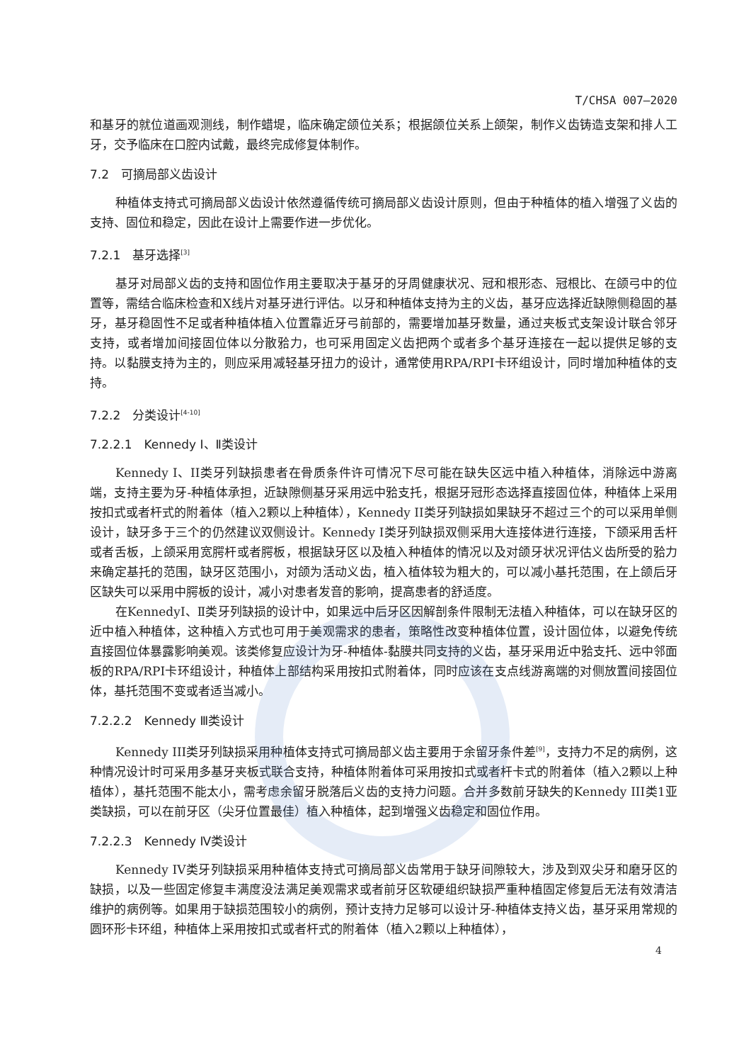T/CHSA 007—2020
和基牙的就位道画观测线，制作蜡堤，临床确定颌位关系；根据颌位关系上颌架，制作义齿铸造支架和排人工牙，交予临床在口腔内试戴，最终完成修复体制作。
7.2　可摘局部义齿设计
种植体支持式可摘局部义齿设计依然遵循传统可摘局部义齿设计原则，但由于种植体的植入增强了义齿的支持、固位和稳定，因此在设计上需要作进一步优化。
7.2.1　基牙选择<sup>[3]</sup>
基牙对局部义齿的支持和固位作用主要取决于基牙的牙周健康状况、冠和根形态、冠根比、在颌弓中的位置等，需结合临床检查和X线片对基牙进行评估。以牙和种植体支持为主的义齿，基牙应选择近缺隙侧稳固的基牙，基牙稳固性不足或者种植体植入位置靠近牙弓前部的，需要增加基牙数量，通过夹板式支架设计联合邻牙支持，或者增加间接固位体以分散𬌗力，也可采用固定义齿把两个或者多个基牙连接在一起以提供足够的支持。以黏膜支持为主的，则应采用减轻基牙扭力的设计，通常使用RPA/RPI卡环组设计，同时增加种植体的支持。
7.2.2　分类设计<sup>[4-10]</sup>
7.2.2.1　Kennedy Ⅰ、Ⅱ类设计
Kennedy I、II类牙列缺损患者在骨质条件许可情况下尽可能在缺失区远中植入种植体，消除远中游离端，支持主要为牙-种植体承担，近缺隙侧基牙采用远中𬌗支托，根据牙冠形态选择直接固位体，种植体上采用按扣式或者杆式的附着体（植入2颗以上种植体），Kennedy II类牙列缺损如果缺牙不超过三个的可以采用单侧设计，缺牙多于三个的仍然建议双侧设计。Kennedy I类牙列缺损双侧采用大连接体进行连接，下颌采用舌杆或者舌板，上颌采用宽腭杆或者腭板，根据缺牙区以及植入种植体的情况以及对颌牙状况评估义齿所受的𬌗力来确定基托的范围，缺牙区范围小，对颌为活动义齿，植入植体较为粗大的，可以减小基托范围，在上颌后牙区缺失可以采用中腭板的设计，减小对患者发音的影响，提高患者的舒适度。
在KennedyⅠ、Ⅱ类牙列缺损的设计中，如果远中后牙区因解剖条件限制无法植入种植体，可以在缺牙区的近中植入种植体，这种植入方式也可用于美观需求的患者，策略性改变种植体位置，设计固位体，以避免传统直接固位体暴露影响美观。该类修复应设计为牙-种植体-黏膜共同支持的义齿，基牙采用近中𬌗支托、远中邻面板的RPA/RPI卡环组设计，种植体上部结构采用按扣式附着体，同时应该在支点线游离端的对侧放置间接固位体，基托范围不变或者适当减小。
7.2.2.2　Kennedy Ⅲ类设计
Kennedy III类牙列缺损采用种植体支持式可摘局部义齿主要用于余留牙条件差<sup>[9]</sup>，支持力不足的病例，这种情况设计时可采用多基牙夹板式联合支持，种植体附着体可采用按扣式或者杆卡式的附着体（植入2颗以上种植体），基托范围不能太小，需考虑余留牙脱落后义齿的支持力问题。合并多数前牙缺失的Kennedy III类1亚类缺损，可以在前牙区（尖牙位置最佳）植入种植体，起到增强义齿稳定和固位作用。
7.2.2.3　Kennedy Ⅳ类设计
Kennedy IV类牙列缺损采用种植体支持式可摘局部义齿常用于缺牙间隙较大，涉及到双尖牙和磨牙区的缺损，以及一些固定修复丰满度没法满足美观需求或者前牙区软硬组织缺损严重种植固定修复后无法有效清洁维护的病例等。如果用于缺损范围较小的病例，预计支持力足够可以设计牙-种植体支持义齿，基牙采用常规的圆环形卡环组，种植体上采用按扣式或者杆式的附着体（植入2颗以上种植体），
4